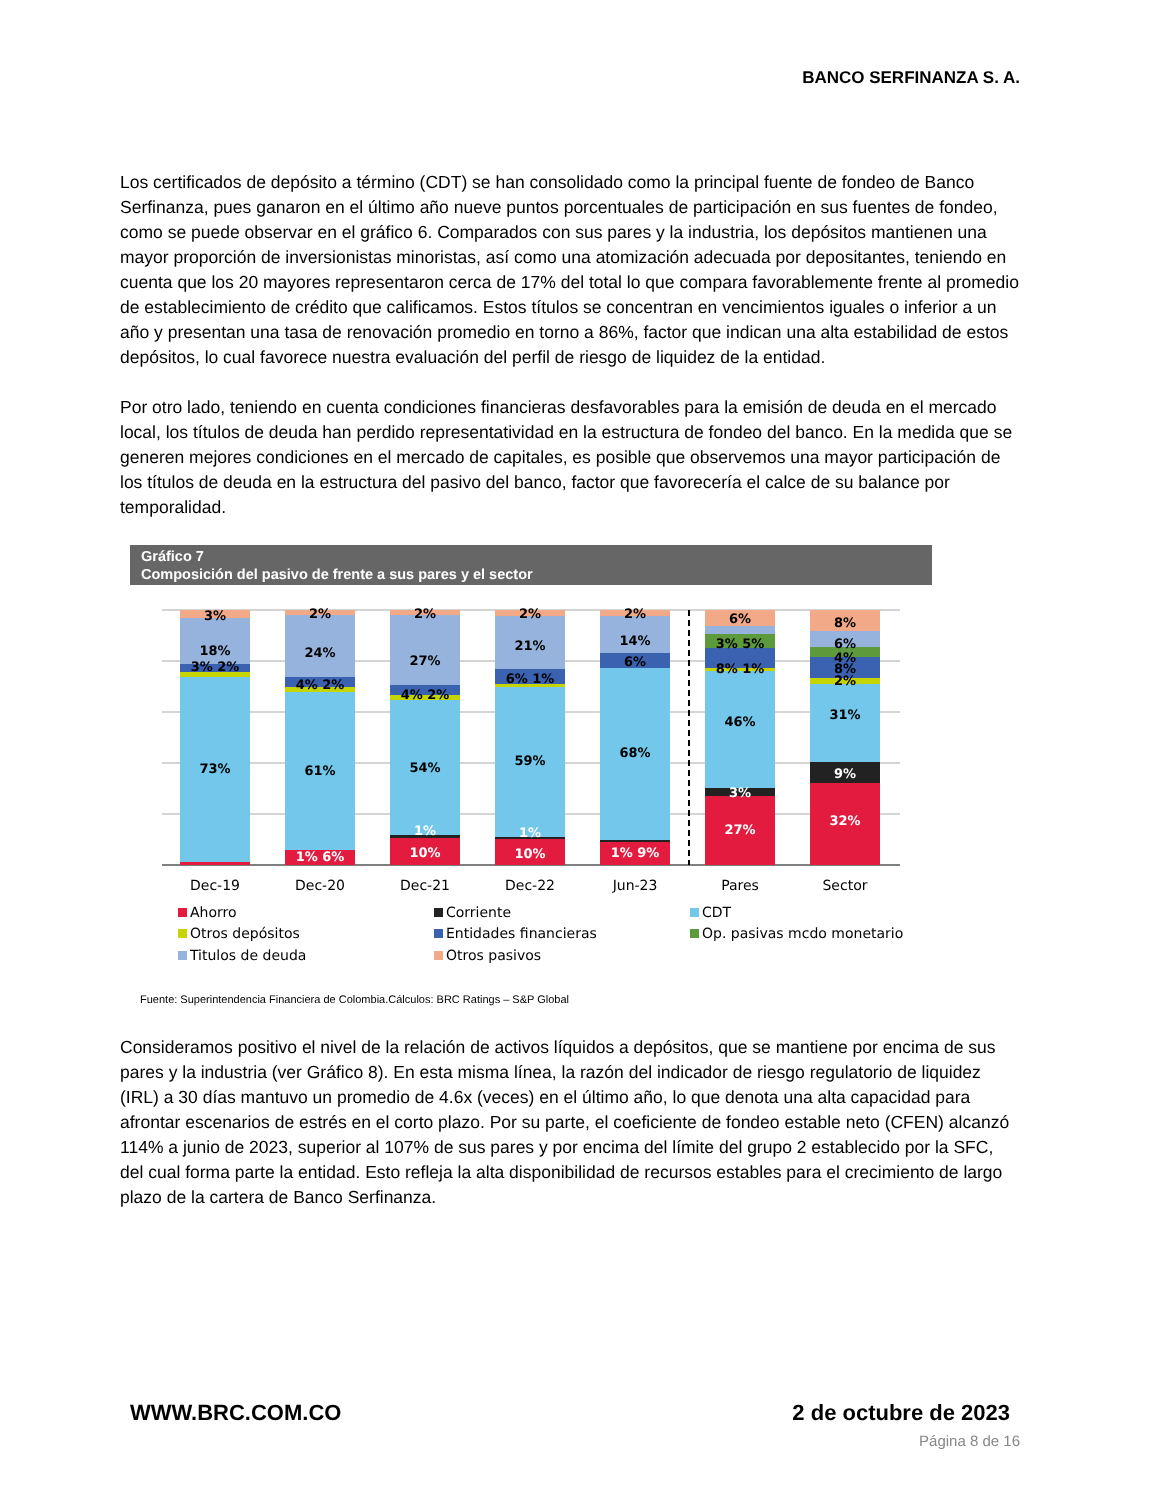BANCO SERFINANZA S. A.
Los certificados de depósito a término (CDT) se han consolidado como la principal fuente de fondeo de Banco Serfinanza, pues ganaron en el último año nueve puntos porcentuales de participación en sus fuentes de fondeo, como se puede observar en el gráfico 6. Comparados con sus pares y la industria, los depósitos mantienen una mayor proporción de inversionistas minoristas, así como una atomización adecuada por depositantes, teniendo en cuenta que los 20 mayores representaron cerca de 17% del total lo que compara favorablemente frente al promedio de establecimiento de crédito que calificamos. Estos títulos se concentran en vencimientos iguales o inferior a un año y presentan una tasa de renovación promedio en torno a 86%, factor que indican una alta estabilidad de estos depósitos, lo cual favorece nuestra evaluación del perfil de riesgo de liquidez de la entidad.
Por otro lado, teniendo en cuenta condiciones financieras desfavorables para la emisión de deuda en el mercado local, los títulos de deuda han perdido representatividad en la estructura de fondeo del banco. En la medida que se generen mejores condiciones en el mercado de capitales, es posible que observemos una mayor participación de los títulos de deuda en la estructura del pasivo del banco, factor que favorecería el calce de su balance por temporalidad.
Gráfico 7
Composición del pasivo de frente a sus pares y el sector
3%
18%
3% 2%
73%
2%
24%
4% 2%
61%
1% 6%
2%
27%
4% 2%
54%
1%
10%
2%
21%
6% 1%
59%
1%
10%
2%
14%
6%
68%
1% 9%
6%
3% 5%
8% 1%
46%
3%
27%
8%
6%
4%
8%
2%
31%
9%
32%
Dec-19
Dec-20
Dec-21
Dec-22
Jun-23
Pares
Sector
Ahorro
Corriente
CDT
Otros depósitos
Entidades financieras
Op. pasivas mcdo monetario
Titulos de deuda
Otros pasivos
Fuente: Superintendencia Financiera de Colombia.Cálculos: BRC Ratings – S&P Global
Consideramos positivo el nivel de la relación de activos líquidos a depósitos, que se mantiene por encima de sus pares y la industria (ver Gráfico 8). En esta misma línea, la razón del indicador de riesgo regulatorio de liquidez (IRL) a 30 días mantuvo un promedio de 4.6x (veces) en el último año, lo que denota una alta capacidad para afrontar escenarios de estrés en el corto plazo. Por su parte, el coeficiente de fondeo estable neto (CFEN) alcanzó 114% a junio de 2023, superior al 107% de sus pares y por encima del límite del grupo 2 establecido por la SFC, del cual forma parte la entidad. Esto refleja la alta disponibilidad de recursos estables para el crecimiento de largo plazo de la cartera de Banco Serfinanza.
WWW.BRC.COM.CO 2 de octubre de 2023
Página 8 de 16